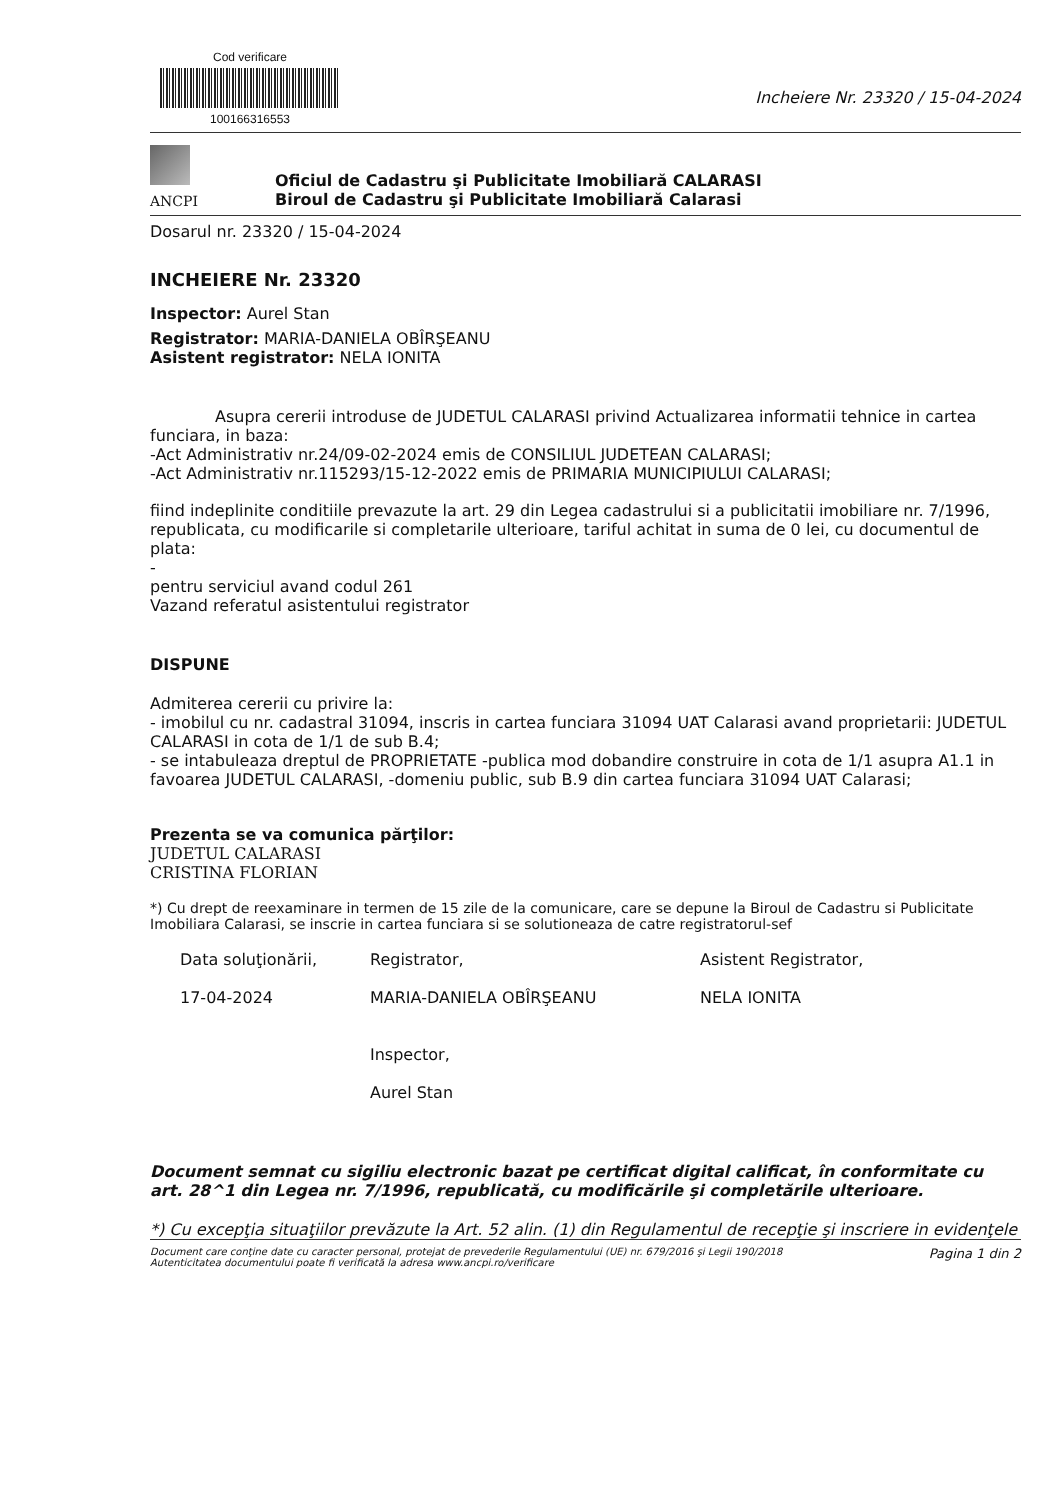Cod verificare
100166316553
Incheiere Nr. 23320 / 15-04-2024
ANCPI
Oficiul de Cadastru şi Publicitate Imobiliară CALARASI
Biroul de Cadastru şi Publicitate Imobiliară Calarasi
Dosarul nr. 23320 / 15-04-2024
INCHEIERE Nr. 23320
Inspector: Aurel Stan
Registrator: MARIA-DANIELA OBÎRŞEANU
Asistent registrator: NELA IONITA
Asupra cererii introduse de JUDETUL CALARASI privind Actualizarea informatii tehnice in cartea funciara, in baza:
-Act Administrativ nr.24/09-02-2024 emis de CONSILIUL JUDETEAN CALARASI;
-Act Administrativ nr.115293/15-12-2022 emis de PRIMARIA MUNICIPIULUI CALARASI;
fiind indeplinite conditiile prevazute la art. 29 din Legea cadastrului si a publicitatii imobiliare nr. 7/1996, republicata, cu modificarile si completarile ulterioare, tariful achitat in suma de 0 lei, cu documentul de plata:
-
pentru serviciul avand codul 261
Vazand referatul asistentului registrator
DISPUNE
Admiterea cererii cu privire la:
- imobilul cu nr. cadastral 31094, inscris in cartea funciara 31094 UAT Calarasi avand proprietarii: JUDETUL CALARASI in cota de 1/1 de sub B.4;
- se intabuleaza dreptul de PROPRIETATE -publica mod dobandire construire in cota de 1/1 asupra A1.1 in favoarea JUDETUL CALARASI, -domeniu public, sub B.9 din cartea funciara 31094 UAT Calarasi;
Prezenta se va comunica părţilor:
JUDETUL CALARASI
CRISTINA FLORIAN
*) Cu drept de reexaminare in termen de 15 zile de la comunicare, care se depune la Biroul de Cadastru si Publicitate Imobiliara Calarasi, se inscrie in cartea funciara si se solutioneaza de catre registratorul-sef
Data soluţionării,
17-04-2024
Registrator,
MARIA-DANIELA OBÎRŞEANU
Inspector,
Aurel Stan
Asistent Registrator,
NELA IONITA
Document semnat cu sigiliu electronic bazat pe certificat digital calificat, în conformitate cu art. 28^1 din Legea nr. 7/1996, republicată, cu modificările şi completările ulterioare.
*) Cu excepţia situaţiilor prevăzute la Art. 52 alin. (1) din Regulamentul de recepţie şi inscriere in evidenţele
Document care conţine date cu caracter personal, protejat de prevederile Regulamentului (UE) nr. 679/2016 şi Legii 190/2018
Autenticitatea documentului poate fi verificată la adresa www.ancpi.ro/verificare
Pagina 1 din 2